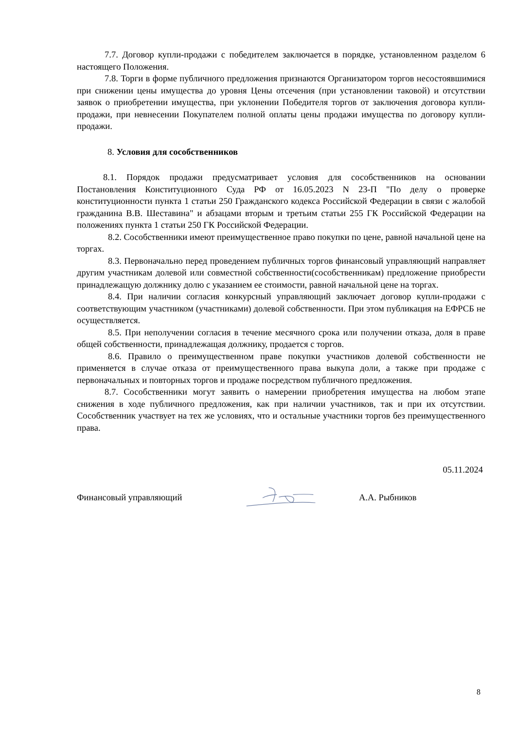7.7. Договор купли-продажи с победителем заключается в порядке, установленном разделом 6 настоящего Положения.
7.8. Торги в форме публичного предложения признаются Организатором торгов несостоявшимися при снижении цены имущества до уровня Цены отсечения (при установлении таковой) и отсутствии заявок о приобретении имущества, при уклонении Победителя торгов от заключения договора купли-продажи, при невнесении Покупателем полной оплаты цены продажи имущества по договору купли-продажи.
8. Условия для сособственников
8.1. Порядок продажи предусматривает условия для сособственников на основании Постановления Конституционного Суда РФ от 16.05.2023 N 23-П "По делу о проверке конституционности пункта 1 статьи 250 Гражданского кодекса Российской Федерации в связи с жалобой гражданина В.В. Шеставина" и абзацами вторым и третьим статьи 255 ГК Российской Федерации на положениях пункта 1 статьи 250 ГК Российской Федерации.
8.2. Сособственники имеют преимущественное право покупки по цене, равной начальной цене на торгах.
8.3. Первоначально перед проведением публичных торгов финансовый управляющий направляет другим участникам долевой или совместной собственности(сособственникам) предложение приобрести принадлежащую должнику долю с указанием ее стоимости, равной начальной цене на торгах.
8.4. При наличии согласия конкурсный управляющий заключает договор купли-продажи с соответствующим участником (участниками) долевой собственности. При этом публикация на ЕФРСБ не осуществляется.
8.5. При неполучении согласия в течение месячного срока или получении отказа, доля в праве общей собственности, принадлежащая должнику, продается с торгов.
8.6. Правило о преимущественном праве покупки участников долевой собственности не применяется в случае отказа от преимущественного права выкупа доли, а также при продаже с первоначальных и повторных торгов и продаже посредством публичного предложения.
8.7. Сособственники могут заявить о намерении приобретения имущества на любом этапе снижения в ходе публичного предложения, как при наличии участников, так и при их отсутствии. Сособственник участвует на тех же условиях, что и остальные участники торгов без преимущественного права.
05.11.2024
Финансовый управляющий А.А. Рыбников
8